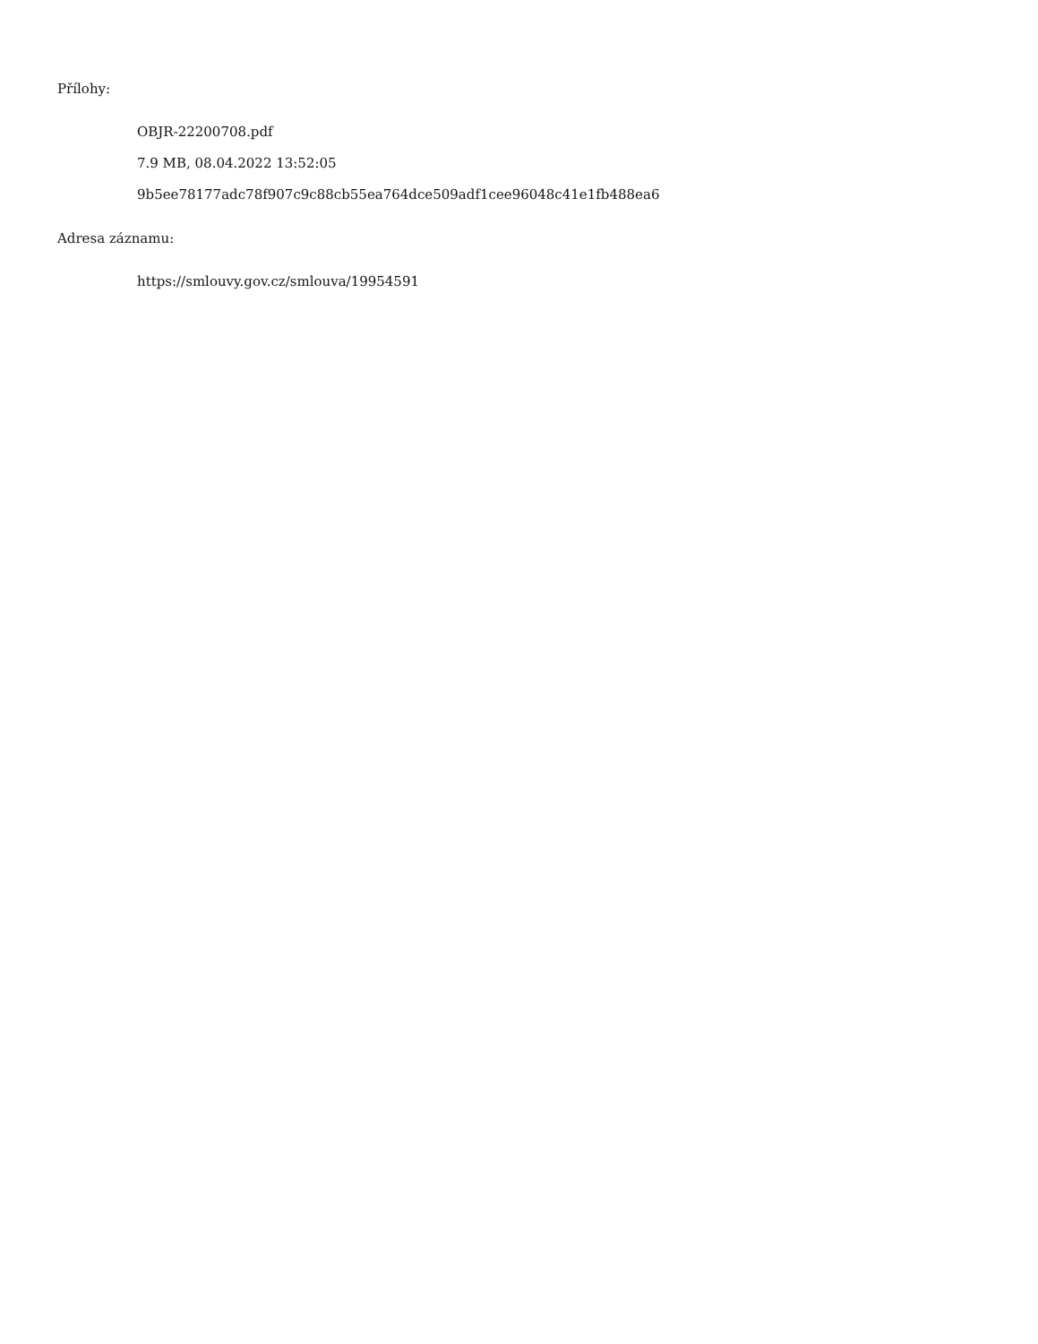Přílohy:
OBJR-22200708.pdf
7.9 MB, 08.04.2022 13:52:05
9b5ee78177adc78f907c9c88cb55ea764dce509adf1cee96048c41e1fb488ea6
Adresa záznamu:
https://smlouvy.gov.cz/smlouva/19954591